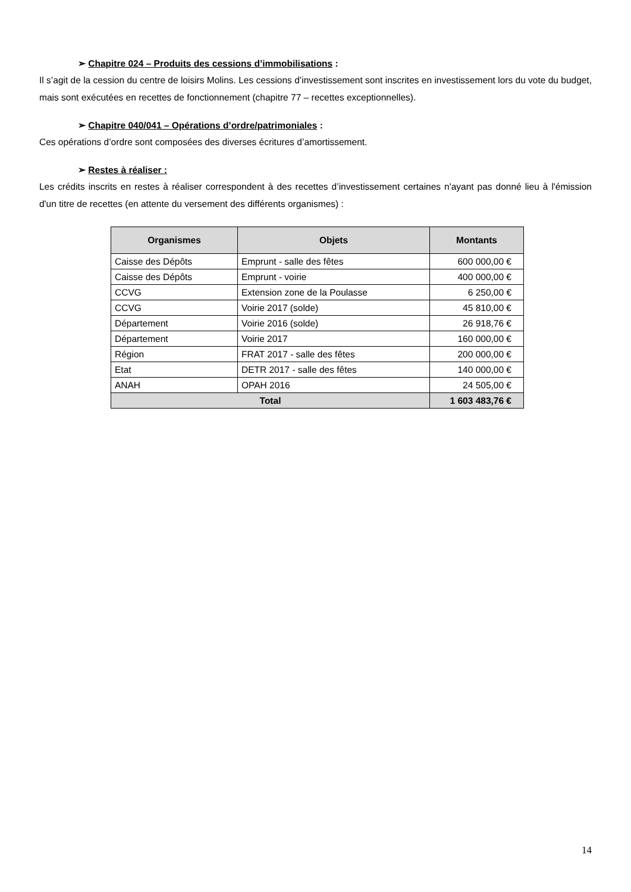➢ Chapitre 024 – Produits des cessions d’immobilisations :
Il s’agit de la cession du centre de loisirs Molins. Les cessions d’investissement sont inscrites en investissement lors du vote du budget, mais sont exécutées en recettes de fonctionnement (chapitre 77 – recettes exceptionnelles).
➢ Chapitre 040/041 – Opérations d’ordre/patrimoniales :
Ces opérations d’ordre sont composées des diverses écritures d’amortissement.
➢ Restes à réaliser :
Les crédits inscrits en restes à réaliser correspondent à des recettes d’investissement certaines n'ayant pas donné lieu à l'émission d'un titre de recettes (en attente du versement des différents organismes) :
| Organismes | Objets | Montants |
| --- | --- | --- |
| Caisse des Dépôts | Emprunt - salle des fêtes | 600 000,00 € |
| Caisse des Dépôts | Emprunt - voirie | 400 000,00 € |
| CCVG | Extension zone de la Poulasse | 6 250,00 € |
| CCVG | Voirie 2017 (solde) | 45 810,00 € |
| Département | Voirie 2016 (solde) | 26 918,76 € |
| Département | Voirie 2017 | 160 000,00 € |
| Région | FRAT 2017 - salle des fêtes | 200 000,00 € |
| Etat | DETR 2017 - salle des fêtes | 140 000,00 € |
| ANAH | OPAH 2016 | 24 505,00 € |
| Total | | 1 603 483,76 € |
14